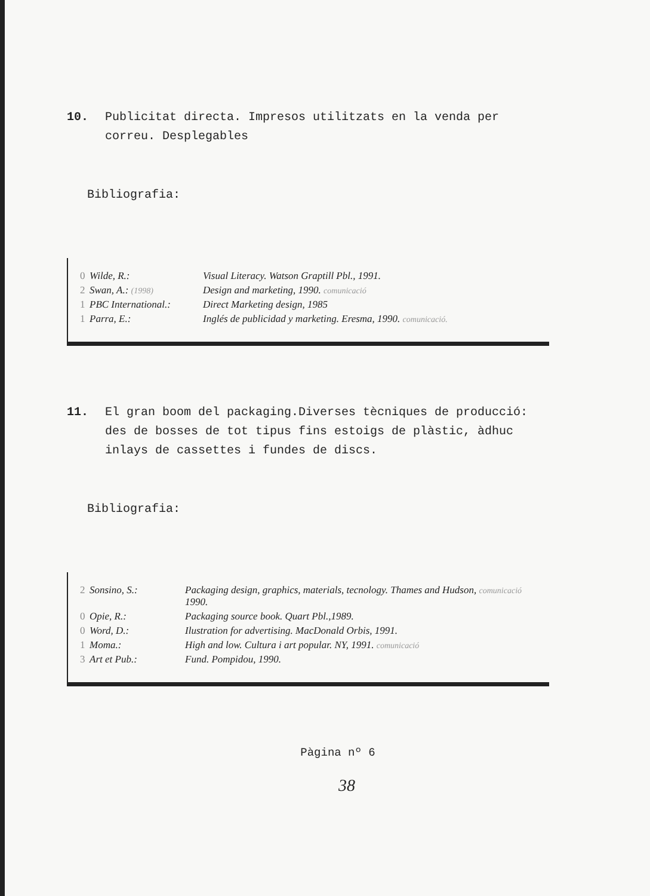10. Publicitat directa. Impresos utilitzats en la venda per correu. Desplegables
Bibliografia:
| 0 | Wilde, R.: | Visual Literacy. Watson Graptill Pbl., 1991. |
| 2 | Swan, A.: (1998) | Design and marketing, 1990. comunicació |
| 1 | PBC International.: | Direct Marketing design, 1985 |
| 1 | Parra, E.: | Inglés de publicidad y marketing. Eresma, 1990. comunicació. |
11. El gran boom del packaging.Diverses tècniques de producció: des de bosses de tot tipus fins estoigs de plàstic, àdhuc inlays de cassettes i fundes de discs.
Bibliografia:
| 2 | Sonsino, S.: | Packaging design, graphics, materials, tecnology. Thames and Hudson, comunicació 1990. |
| 0 | Opie, R.: | Packaging source book. Quart Pbl.,1989. |
| 0 | Word, D.: | Ilustration for advertising. MacDonald Orbis, 1991. |
| 1 | Moma.: | High and low. Cultura i art popular. NY, 1991. comunicació |
| 3 | Art et Pub.: | Fund. Pompidou, 1990. |
Pàgina nº 6
38